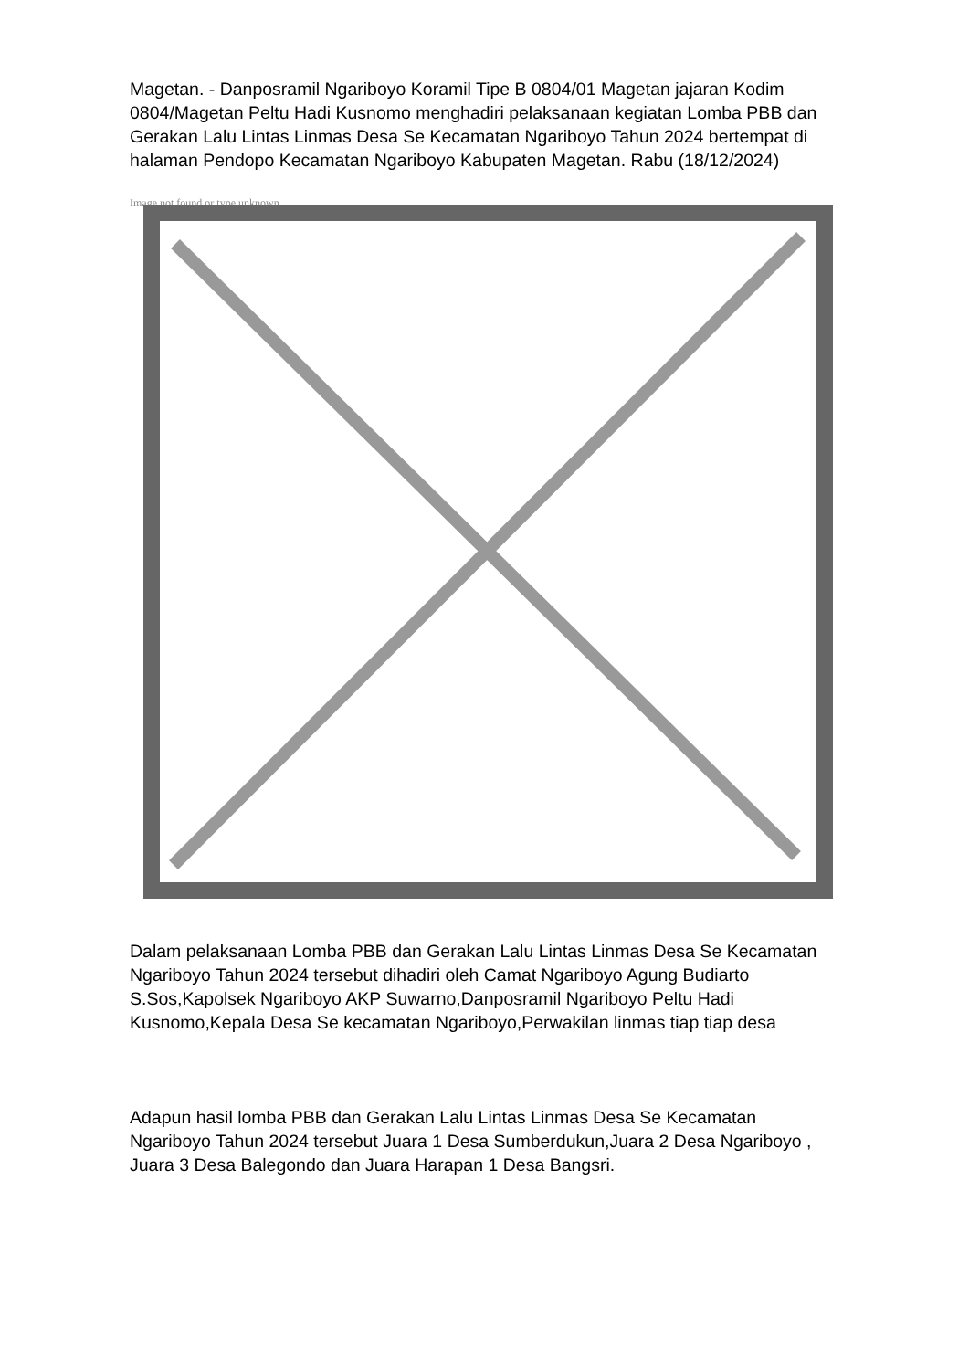Magetan. - Danposramil Ngariboyo Koramil Tipe B 0804/01 Magetan jajaran Kodim 0804/Magetan Peltu Hadi Kusnomo menghadiri pelaksanaan kegiatan Lomba PBB dan Gerakan Lalu Lintas Linmas Desa Se Kecamatan Ngariboyo Tahun 2024 bertempat di halaman Pendopo Kecamatan Ngariboyo Kabupaten Magetan. Rabu (18/12/2024)
Image not found or type unknown
Dalam pelaksanaan Lomba PBB dan Gerakan Lalu Lintas Linmas Desa Se Kecamatan Ngariboyo Tahun 2024 tersebut dihadiri oleh Camat Ngariboyo Agung Budiarto S.Sos,Kapolsek Ngariboyo AKP Suwarno,Danposramil Ngariboyo Peltu Hadi Kusnomo,Kepala Desa Se kecamatan Ngariboyo,Perwakilan linmas tiap tiap desa
Adapun hasil lomba PBB dan Gerakan Lalu Lintas Linmas Desa Se Kecamatan Ngariboyo Tahun 2024 tersebut Juara 1 Desa Sumberdukun,Juara 2 Desa Ngariboyo , Juara 3 Desa Balegondo dan Juara Harapan 1 Desa Bangsri.